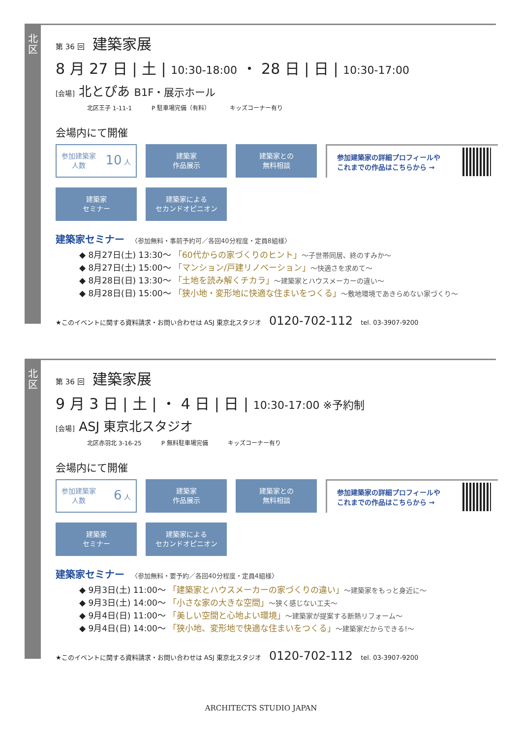北
区
第 36 回 建築家展
8 月 27 日 | 土 | 10:30-18:00 ・ 28 日 | 日 | 10:30-17:00
[会場] 北とぴあ B1F・展示ホール
北区王子 1-11-1 P 駐車場完備（有料） キッズコーナー有り
会場内にて開催
参加建築家
人数 10 人
建築家
作品展示
建築家との
無料相談
参加建築家の詳細プロフィールや
これまでの作品はこちらから →
建築家
セミナー
建築家による
セカンドオピニオン
建築家セミナー 〈参加無料・事前予約可／各回40分程度・定員8組様〉
◆ 8月27日(土) 13:30〜 「60代からの家づくりのヒント」〜子世帯同居、終のすみか〜
◆ 8月27日(土) 15:00〜 「マンション/戸建リノベーション」〜快適さを求めて〜
◆ 8月28日(日) 13:30〜 「土地を読み解くチカラ」〜建築家とハウスメーカーの違い〜
◆ 8月28日(日) 15:00〜 「狭小地・変形地に快適な住まいをつくる」〜敷地環境であきらめない家づくり〜
★このイベントに関する資料請求・お問い合わせは ASJ 東京北スタジオ 0120-702-112 tel. 03-3907-9200
北
区
第 36 回 建築家展
9 月 3 日 | 土 | ・ 4 日 | 日 | 10:30-17:00 ※予約制
[会場] ASJ 東京北スタジオ
北区赤羽北 3-16-25 P 無料駐車場完備 キッズコーナー有り
会場内にて開催
参加建築家
人数 6 人
建築家
作品展示
建築家との
無料相談
参加建築家の詳細プロフィールや
これまでの作品はこちらから →
建築家
セミナー
建築家による
セカンドオピニオン
建築家セミナー 〈参加無料・要予約／各回40分程度・定員4組様〉
◆ 9月3日(土) 11:00〜 「建築家とハウスメーカーの家づくりの違い」〜建築家をもっと身近に〜
◆ 9月3日(土) 14:00〜 「小さな家の大きな空間」〜狭く感じない工夫〜
◆ 9月4日(日) 11:00〜 「美しい空間と心地よい環境」〜建築家が提案する断熱リフォーム〜
◆ 9月4日(日) 14:00〜 「狭小地、変形地で快適な住まいをつくる」〜建築家だからできる!〜
★このイベントに関する資料請求・お問い合わせは ASJ 東京北スタジオ 0120-702-112 tel. 03-3907-9200
ARCHITECTS STUDIO JAPAN